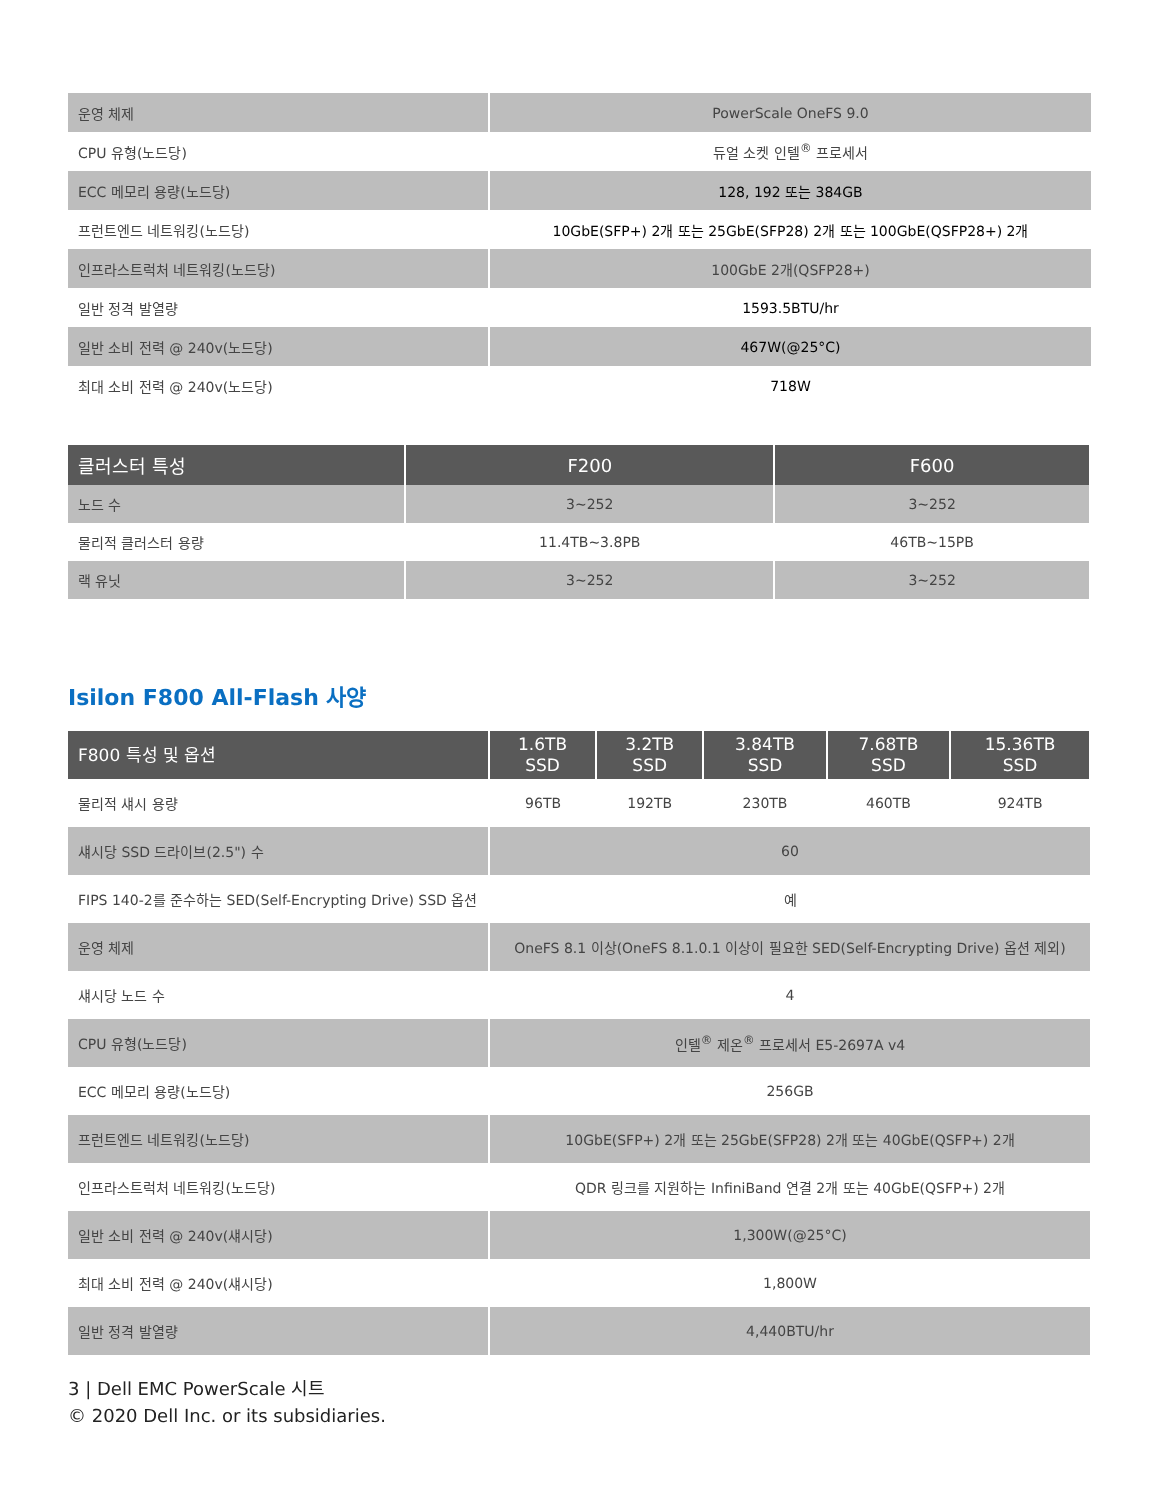| 운영 체제 | PowerScale OneFS 9.0 |
| CPU 유형(노드당) | 듀얼 소켓 인텔<sup>®</sup> 프로세서 |
| ECC 메모리 용량(노드당) | 128, 192 또는 384GB |
| 프런트엔드 네트워킹(노드당) | 10GbE(SFP+) 2개 또는 25GbE(SFP28) 2개 또는 100GbE(QSFP28+) 2개 |
| 인프라스트럭처 네트워킹(노드당) | 100GbE 2개(QSFP28+) |
| 일반 정격 발열량 | 1593.5BTU/hr |
| 일반 소비 전력 @ 240v(노드당) | 467W(@25°C) |
| 최대 소비 전력 @ 240v(노드당) | 718W |
| 클러스터 특성 | F200 | F600 |
| --- | --- | --- |
| 노드 수 | 3~252 | 3~252 |
| 물리적 클러스터 용량 | 11.4TB~3.8PB | 46TB~15PB |
| 랙 유닛 | 3~252 | 3~252 |
Isilon F800 All-Flash 사양
| F800 특성 및 옵션 | 1.6TB SSD | 3.2TB SSD | 3.84TB SSD | 7.68TB SSD | 15.36TB SSD |
| --- | --- | --- | --- | --- | --- |
| 물리적 섀시 용량 | 96TB | 192TB | 230TB | 460TB | 924TB |
| 섀시당 SSD 드라이브(2.5") 수 | 60 | | | | |
| FIPS 140-2를 준수하는 SED(Self-Encrypting Drive) SSD 옵션 | 예 | | | | |
| 운영 체제 | OneFS 8.1 이상(OneFS 8.1.0.1 이상이 필요한 SED(Self-Encrypting Drive) 옵션 제외) | | | | |
| 섀시당 노드 수 | 4 | | | | |
| CPU 유형(노드당) | 인텔<sup>®</sup> 제온<sup>®</sup> 프로세서 E5-2697A v4 | | | | |
| ECC 메모리 용량(노드당) | 256GB | | | | |
| 프런트엔드 네트워킹(노드당) | 10GbE(SFP+) 2개 또는 25GbE(SFP28) 2개 또는 40GbE(QSFP+) 2개 | | | | |
| 인프라스트럭처 네트워킹(노드당) | QDR 링크를 지원하는 InfiniBand 연결 2개 또는 40GbE(QSFP+) 2개 | | | | |
| 일반 소비 전력 @ 240v(섀시당) | 1,300W(@25°C) | | | | |
| 최대 소비 전력 @ 240v(섀시당) | 1,800W | | | | |
| 일반 정격 발열량 | 4,440BTU/hr | | | | |
3 | Dell EMC PowerScale 시트
© 2020 Dell Inc. or its subsidiaries.